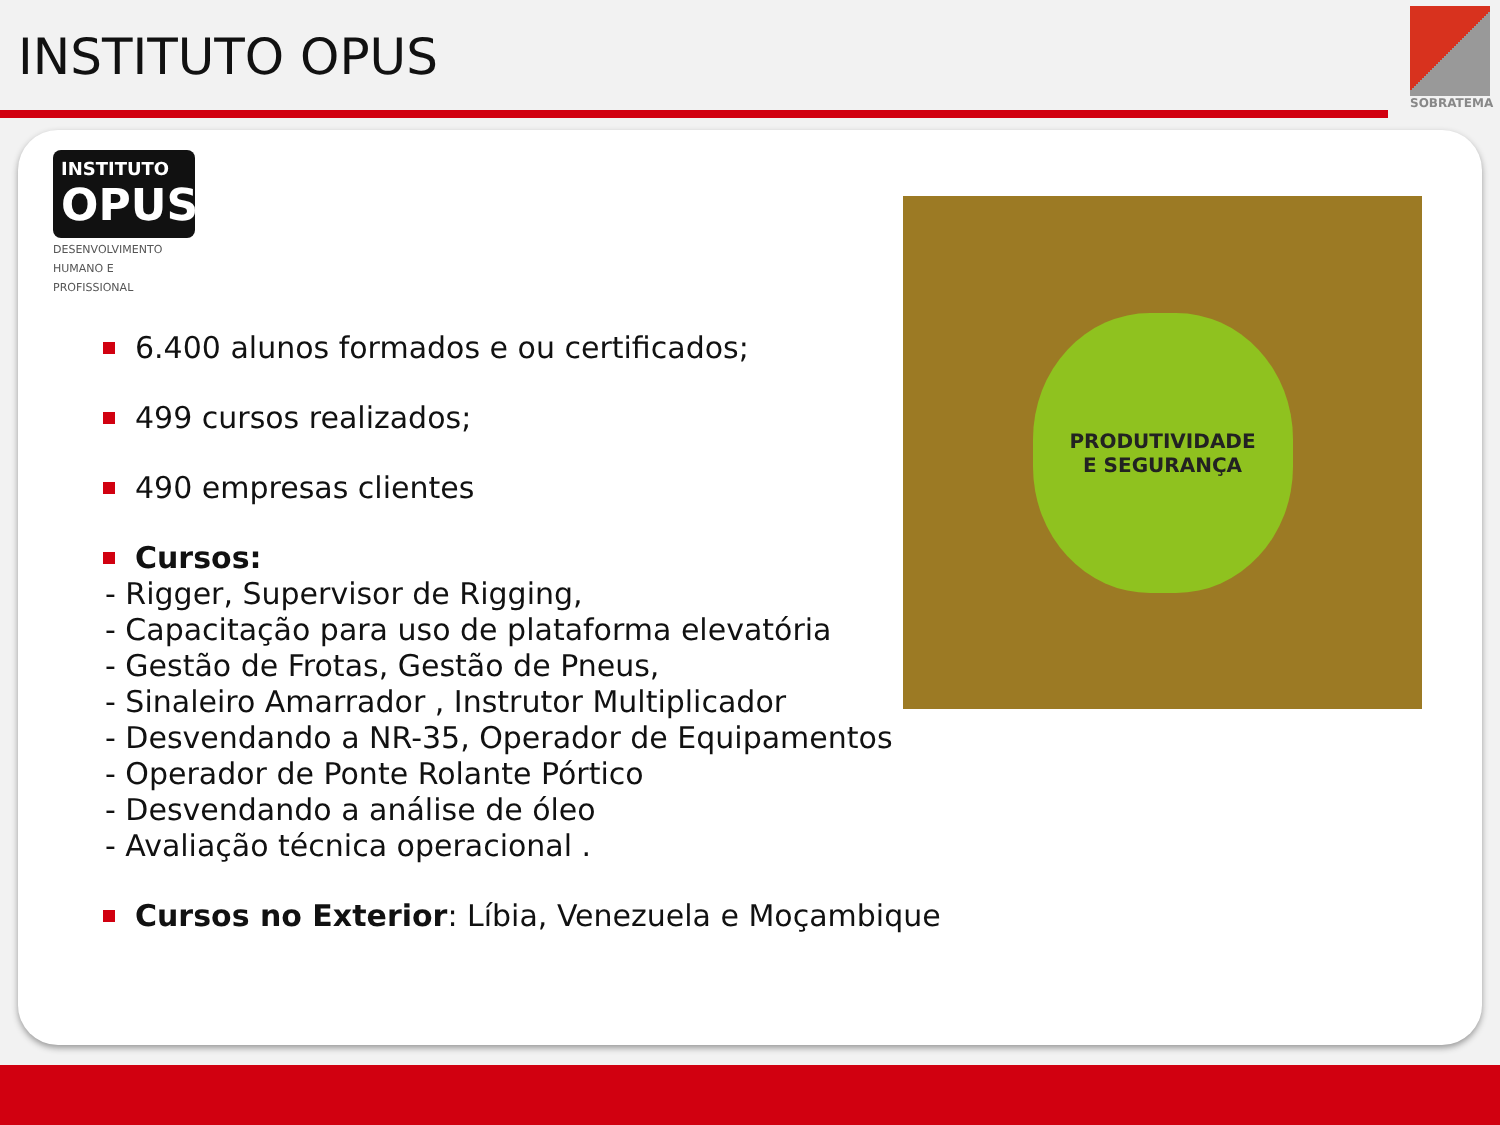INSTITUTO OPUS
SOBRATEMA
INSTITUTO
OPUS
DESENVOLVIMENTO
HUMANO E PROFISSIONAL
6.400 alunos formados e ou certificados;
499 cursos realizados;
490 empresas clientes
Cursos:
- Rigger, Supervisor de Rigging,
- Capacitação para uso de plataforma elevatória
- Gestão de Frotas, Gestão de Pneus,
- Sinaleiro Amarrador , Instrutor Multiplicador
- Desvendando a NR-35, Operador de Equipamentos
- Operador de Ponte Rolante Pórtico
- Desvendando a análise de óleo
- Avaliação técnica operacional .
Cursos no Exterior: Líbia, Venezuela e Moçambique
PRODUTIVIDADE
E SEGURANÇA